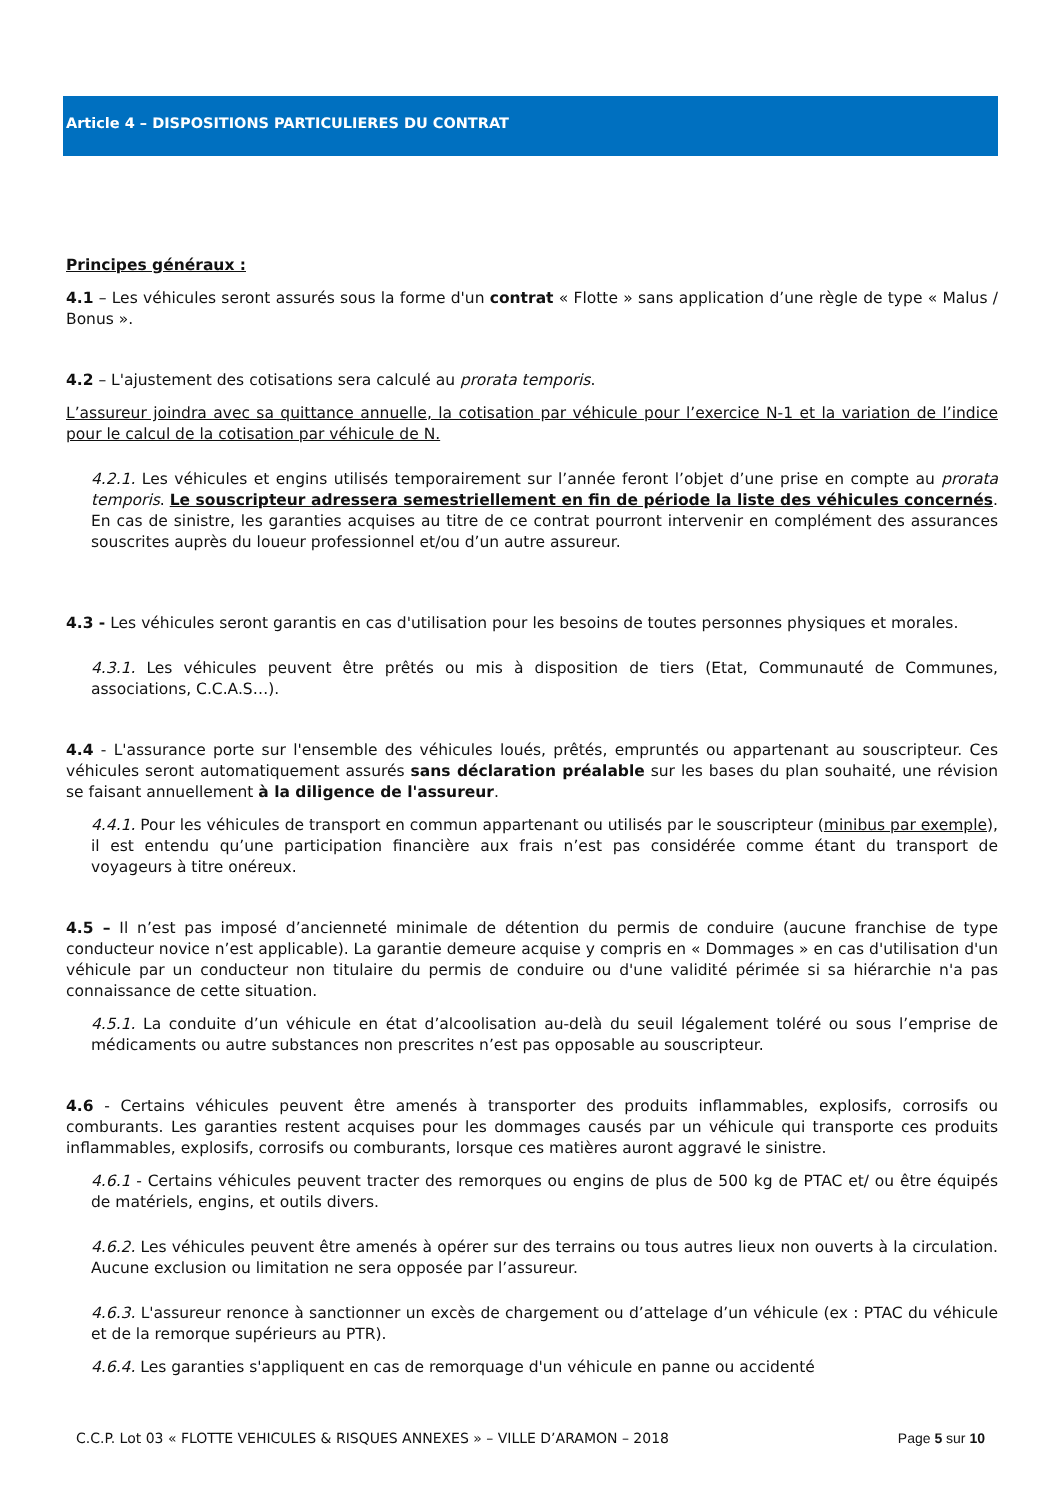Article 4 – DISPOSITIONS PARTICULIERES DU CONTRAT
Principes généraux :
4.1 – Les véhicules seront assurés sous la forme d'un contrat « Flotte » sans application d’une règle de type « Malus / Bonus ».
4.2 – L'ajustement des cotisations sera calculé au prorata temporis.
L’assureur joindra avec sa quittance annuelle, la cotisation par véhicule pour l’exercice N-1 et la variation de l’indice pour le calcul de la cotisation par véhicule de N.
4.2.1. Les véhicules et engins utilisés temporairement sur l’année feront l’objet d’une prise en compte au prorata temporis. Le souscripteur adressera semestriellement en fin de période la liste des véhicules concernés. En cas de sinistre, les garanties acquises au titre de ce contrat pourront intervenir en complément des assurances souscrites auprès du loueur professionnel et/ou d’un autre assureur.
4.3 - Les véhicules seront garantis en cas d'utilisation pour les besoins de toutes personnes physiques et morales.
4.3.1. Les véhicules peuvent être prêtés ou mis à disposition de tiers (Etat, Communauté de Communes, associations, C.C.A.S…).
4.4 - L'assurance porte sur l'ensemble des véhicules loués, prêtés, empruntés ou appartenant au souscripteur. Ces véhicules seront automatiquement assurés sans déclaration préalable sur les bases du plan souhaité, une révision se faisant annuellement à la diligence de l'assureur.
4.4.1. Pour les véhicules de transport en commun appartenant ou utilisés par le souscripteur (minibus par exemple), il est entendu qu’une participation financière aux frais n’est pas considérée comme étant du transport de voyageurs à titre onéreux.
4.5 – Il n’est pas imposé d’ancienneté minimale de détention du permis de conduire (aucune franchise de type conducteur novice n’est applicable). La garantie demeure acquise y compris en « Dommages » en cas d'utilisation d'un véhicule par un conducteur non titulaire du permis de conduire ou d'une validité périmée si sa hiérarchie n'a pas connaissance de cette situation.
4.5.1. La conduite d’un véhicule en état d’alcoolisation au-delà du seuil légalement toléré ou sous l’emprise de médicaments ou autre substances non prescrites n’est pas opposable au souscripteur.
4.6 - Certains véhicules peuvent être amenés à transporter des produits inflammables, explosifs, corrosifs ou comburants. Les garanties restent acquises pour les dommages causés par un véhicule qui transporte ces produits inflammables, explosifs, corrosifs ou comburants, lorsque ces matières auront aggravé le sinistre.
4.6.1 - Certains véhicules peuvent tracter des remorques ou engins de plus de 500 kg de PTAC et/ ou être équipés de matériels, engins, et outils divers.
4.6.2. Les véhicules peuvent être amenés à opérer sur des terrains ou tous autres lieux non ouverts à la circulation. Aucune exclusion ou limitation ne sera opposée par l’assureur.
4.6.3. L'assureur renonce à sanctionner un excès de chargement ou d’attelage d’un véhicule (ex : PTAC du véhicule et de la remorque supérieurs au PTR).
4.6.4. Les garanties s'appliquent en cas de remorquage d'un véhicule en panne ou accidenté
C.C.P. Lot 03 « FLOTTE VEHICULES & RISQUES ANNEXES » – VILLE D’ARAMON – 2018 Page 5 sur 10